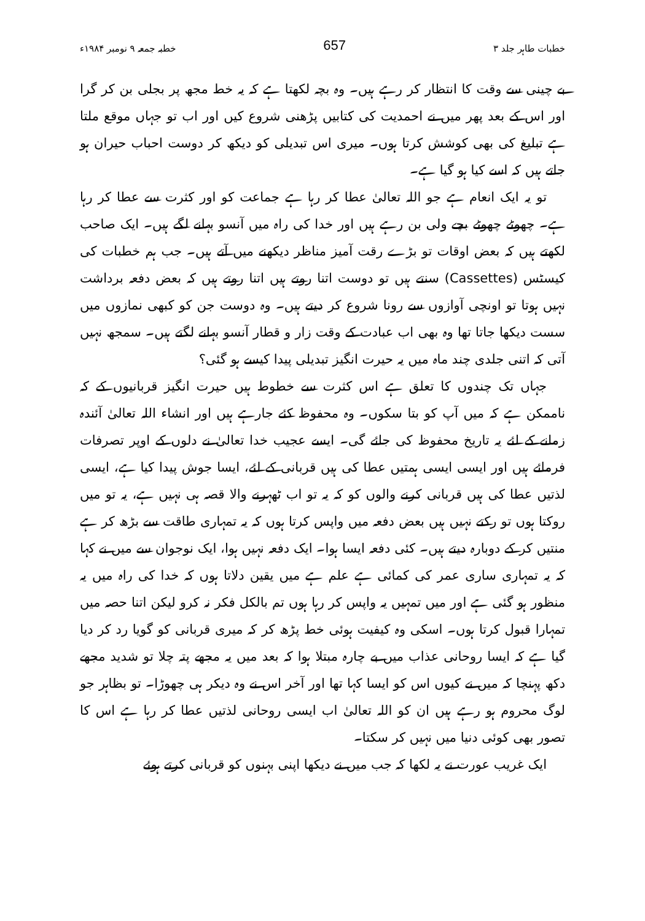خطبات طاہر جلد ۳ 657 خطبہ جمعہ ۹ نومبر ۱۹۸۴ء
بے چینی سے وقت کا انتظار کر رہے ہیں۔ وہ بچہ لکھتا ہے کہ یہ خط مجھ پر بجلی بن کر گرا اور اس کے بعد پھر میں نے احمدیت کی کتابیں پڑھنی شروع کیں اور اب تو جہاں موقع ملتا ہے تبلیغ کی بھی کوشش کرتا ہوں۔ میری اس تبدیلی کو دیکھ کر دوست احباب حیران ہو جاتے ہیں کہ اسے کیا ہو گیا ہے۔
تو یہ ایک انعام ہے جو اللہ تعالیٰ عطا کر رہا ہے جماعت کو اور کثرت سے عطا کر رہا ہے۔ چھوٹے چھوٹے بچے ولی بن رہے ہیں اور خدا کی راہ میں آنسو بہانے لگے ہیں۔ ایک صاحب لکھتے ہیں کہ بعض اوقات تو بڑے رقت آمیز مناظر دیکھنے میں آتے ہیں۔ جب ہم خطبات کی کیسٹس (Cassettes) سنتے ہیں تو دوست اتنا روتے ہیں اتنا روتے ہیں کہ بعض دفعہ برداشت نہیں ہوتا تو اونچی آوازوں سے رونا شروع کر دیتے ہیں۔ وہ دوست جن کو کبھی نمازوں میں سست دیکھا جاتا تھا وہ بھی اب عبادت کے وقت زار و قطار آنسو بہانے لگتے ہیں۔ سمجھ نہیں آتی کہ اتنی جلدی چند ماہ میں یہ حیرت انگیز تبدیلی پیدا کیسے ہو گئی؟
جہاں تک چندوں کا تعلق ہے اس کثرت سے خطوط ہیں حیرت انگیز قربانیوں کے کہ ناممکن ہے کہ میں آپ کو بتا سکوں۔ وہ محفوظ کئے جارہے ہیں اور انشاء اللہ تعالیٰ آئندہ زمانے کے لئے یہ تاریخ محفوظ کی جائے گی۔ ایسے عجیب خدا تعالیٰ نے دلوں کے اوپر تصرفات فرمائے ہیں اور ایسی ایسی ہمتیں عطا کی ہیں قربانی کے لئے، ایسا جوش پیدا کیا ہے، ایسی لذتیں عطا کی ہیں قربانی کرنے والوں کو کہ یہ تو اب ٹھہرنے والا قصہ ہی نہیں ہے، یہ تو میں روکتا ہوں تو رکتے نہیں ہیں بعض دفعہ میں واپس کرتا ہوں کہ یہ تمہاری طاقت سے بڑھ کر ہے منتیں کر کے دوبارہ دیتے ہیں۔ کئی دفعہ ایسا ہوا۔ ایک دفعہ نہیں ہوا، ایک نوجوان سے میں نے کہا کہ یہ تمہاری ساری عمر کی کمائی ہے علم ہے میں یقین دلاتا ہوں کہ خدا کی راہ میں یہ منظور ہو گئی ہے اور میں تمہیں یہ واپس کر رہا ہوں تم بالکل فکر نہ کرو لیکن اتنا حصہ میں تمہارا قبول کرتا ہوں۔ اسکی وہ کیفیت ہوئی خط پڑھ کر کہ میری قربانی کو گویا رد کر دیا گیا ہے کہ ایسا روحانی عذاب میں بے چارہ مبتلا ہوا کہ بعد میں یہ مجھے پتہ چلا تو شدید مجھے دکھ پہنچا کہ میں نے کیوں اس کو ایسا کہا تھا اور آخر اس نے وہ دیکر ہی چھوڑا۔ تو بظاہر جو لوگ محروم ہو رہے ہیں ان کو اللہ تعالیٰ اب ایسی روحانی لذتیں عطا کر رہا ہے اس کا تصور بھی کوئی دنیا میں نہیں کر سکتا۔
ایک غریب عورت نے یہ لکھا کہ جب میں نے دیکھا اپنی بہنوں کو قربانی کرتے ہوئے